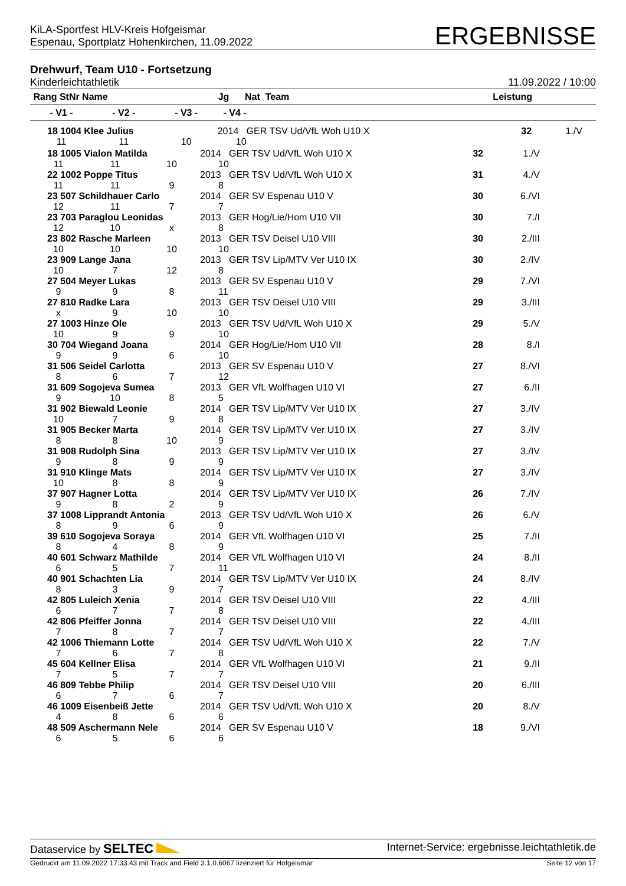KiLA-Sportfest HLV-Kreis Hofgeismar
Espenau, Sportplatz Hohenkirchen, 11.09.2022
ERGEBNISSE
Drehwurf, Team U10 - Fortsetzung
Kinderleichtathletik 11.09.2022 / 10:00
| Rang StNr Name | | | Jg Nat Team | Leistung | |
| --- | --- | --- | --- | --- | --- |
| - V1 - | - V2 - | - V3 - | - V4 - | | |
| 18 1004 Klee Julius | | | 2014 GER TSV Ud/VfL Woh U10 X | 32 | 1./V |
| 11 | 11 | 10 | 10 | | |
| 18 1005 Vialon Matilda | | | 2014 GER TSV Ud/VfL Woh U10 X | 32 | 1./V |
| 11 | 11 | 10 | 10 | | |
| 22 1002 Poppe Titus | | | 2013 GER TSV Ud/VfL Woh U10 X | 31 | 4./V |
| 11 | 11 | 9 | 8 | | |
| 23 507 Schildhauer Carlo | | | 2014 GER SV Espenau U10 V | 30 | 6./VI |
| 12 | 11 | 7 | 7 | | |
| 23 703 Paraglou Leonidas | | | 2013 GER Hog/Lie/Hom U10 VII | 30 | 7./I |
| 12 | 10 | x | 8 | | |
| 23 802 Rasche Marleen | | | 2013 GER TSV Deisel U10 VIII | 30 | 2./III |
| 10 | 10 | 10 | 10 | | |
| 23 909 Lange Jana | | | 2013 GER TSV Lip/MTV Ver U10 IX | 30 | 2./IV |
| 10 | 7 | 12 | 8 | | |
| 27 504 Meyer Lukas | | | 2013 GER SV Espenau U10 V | 29 | 7./VI |
| 9 | 9 | 8 | 11 | | |
| 27 810 Radke Lara | | | 2013 GER TSV Deisel U10 VIII | 29 | 3./III |
| x | 9 | 10 | 10 | | |
| 27 1003 Hinze Ole | | | 2013 GER TSV Ud/VfL Woh U10 X | 29 | 5./V |
| 10 | 9 | 9 | 10 | | |
| 30 704 Wiegand Joana | | | 2014 GER Hog/Lie/Hom U10 VII | 28 | 8./I |
| 9 | 9 | 6 | 10 | | |
| 31 506 Seidel Carlotta | | | 2013 GER SV Espenau U10 V | 27 | 8./VI |
| 8 | 6 | 7 | 12 | | |
| 31 609 Sogojeva Sumea | | | 2013 GER VfL Wolfhagen U10 VI | 27 | 6./II |
| 9 | 10 | 8 | 5 | | |
| 31 902 Biewald Leonie | | | 2014 GER TSV Lip/MTV Ver U10 IX | 27 | 3./IV |
| 10 | 7 | 9 | 8 | | |
| 31 905 Becker Marta | | | 2014 GER TSV Lip/MTV Ver U10 IX | 27 | 3./IV |
| 8 | 8 | 10 | 9 | | |
| 31 908 Rudolph Sina | | | 2013 GER TSV Lip/MTV Ver U10 IX | 27 | 3./IV |
| 9 | 8 | 9 | 9 | | |
| 31 910 Klinge Mats | | | 2014 GER TSV Lip/MTV Ver U10 IX | 27 | 3./IV |
| 10 | 8 | 8 | 9 | | |
| 37 907 Hagner Lotta | | | 2014 GER TSV Lip/MTV Ver U10 IX | 26 | 7./IV |
| 9 | 8 | 2 | 9 | | |
| 37 1008 Lipprandt Antonia | | | 2013 GER TSV Ud/VfL Woh U10 X | 26 | 6./V |
| 8 | 9 | 6 | 9 | | |
| 39 610 Sogojeva Soraya | | | 2014 GER VfL Wolfhagen U10 VI | 25 | 7./II |
| 8 | 4 | 8 | 9 | | |
| 40 601 Schwarz Mathilde | | | 2014 GER VfL Wolfhagen U10 VI | 24 | 8./II |
| 6 | 5 | 7 | 11 | | |
| 40 901 Schachten Lia | | | 2014 GER TSV Lip/MTV Ver U10 IX | 24 | 8./IV |
| 8 | 3 | 9 | 7 | | |
| 42 805 Luleich Xenia | | | 2014 GER TSV Deisel U10 VIII | 22 | 4./III |
| 6 | 7 | 7 | 8 | | |
| 42 806 Pfeiffer Jonna | | | 2014 GER TSV Deisel U10 VIII | 22 | 4./III |
| 7 | 8 | 7 | 7 | | |
| 42 1006 Thiemann Lotte | | | 2014 GER TSV Ud/VfL Woh U10 X | 22 | 7./V |
| 7 | 6 | 7 | 8 | | |
| 45 604 Kellner Elisa | | | 2014 GER VfL Wolfhagen U10 VI | 21 | 9./II |
| 7 | 5 | 7 | 7 | | |
| 46 809 Tebbe Philip | | | 2014 GER TSV Deisel U10 VIII | 20 | 6./III |
| 6 | 7 | 6 | 7 | | |
| 46 1009 Eisenbeiß Jette | | | 2014 GER TSV Ud/VfL Woh U10 X | 20 | 8./V |
| 4 | 8 | 6 | 6 | | |
| 48 509 Aschermann Nele | | | 2014 GER SV Espenau U10 V | 18 | 9./VI |
| 6 | 5 | 6 | 6 | | |
Dataservice by SELTEC Internet-Service: ergebnisse.leichtathletik.de
Gedruckt am 11.09.2022 17:33:43 mit Track and Field 3.1.0.6067 lizenziert für Hofgeismar Seite 12 von 17